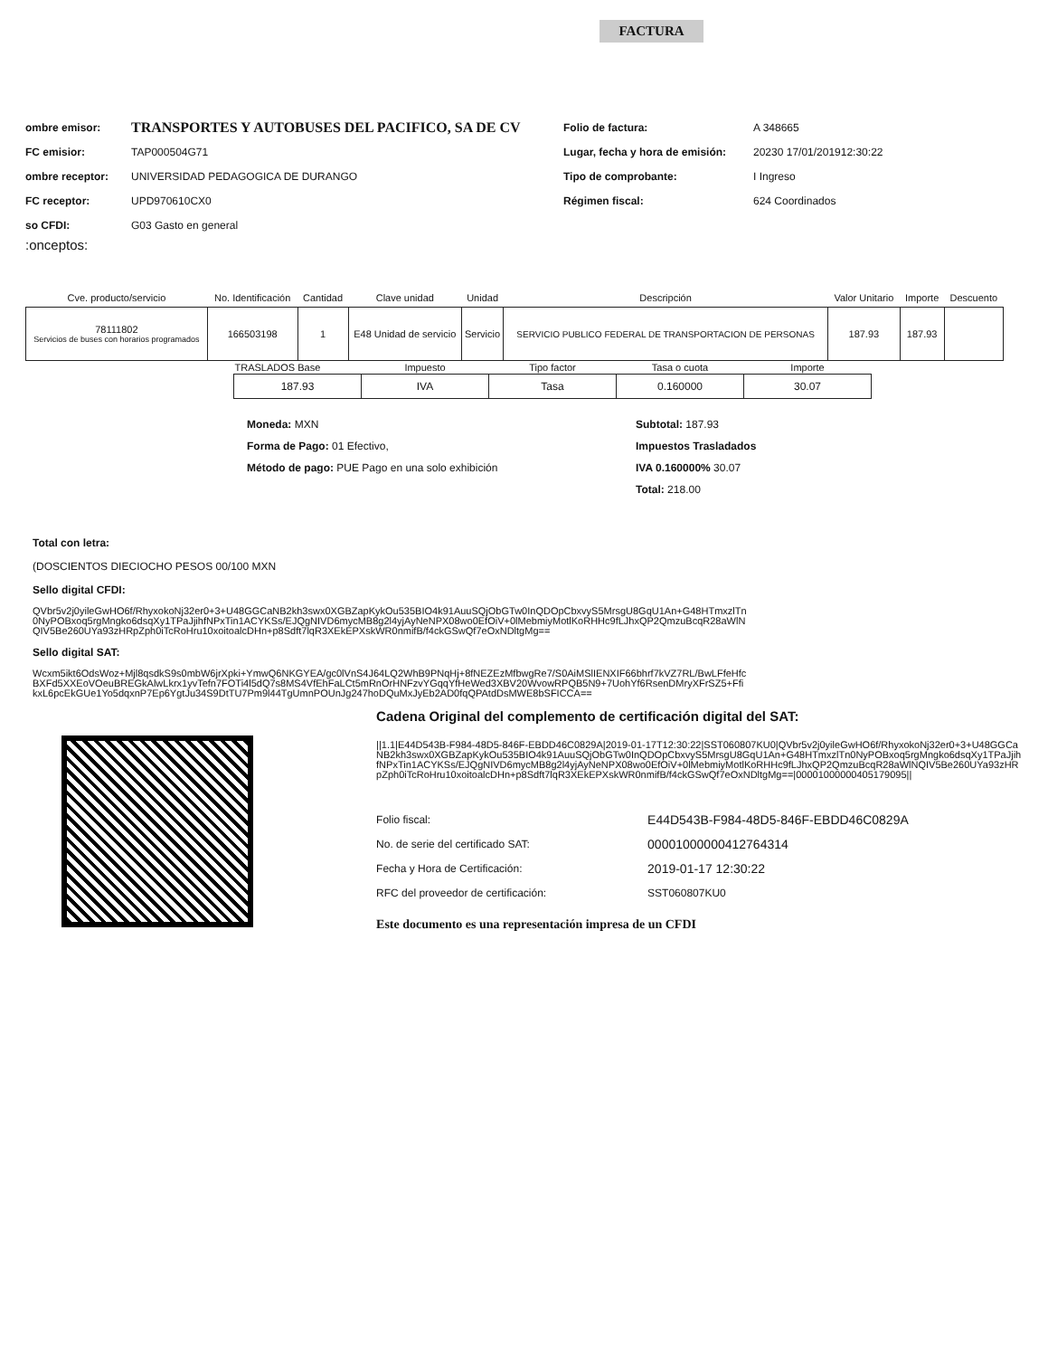FACTURA
ombre emisor: TRANSPORTES Y AUTOBUSES DEL PACIFICO, SA DE CV
FC emisior: TAP000504G71
ombre receptor: UNIVERSIDAD PEDAGOGICA DE DURANGO
FC receptor: UPD970610CX0
so CFDI: G03 Gasto en general
:onceptos:
Folio de factura: A 348665
Lugar, fecha y hora de emisión: 20230 17/01/201912:30:22
Tipo de comprobante: I Ingreso
Régimen fiscal: 624 Coordinados
| Cve. producto/servicio | No. Identificación | Cantidad | Clave unidad | Unidad | Descripción | Valor Unitario | Importe | Descuento |
| --- | --- | --- | --- | --- | --- | --- | --- | --- |
| 78111802 Servicios de buses con horarios programados | 166503198 | 1 | E48 Unidad de servicio | Servicio | SERVICIO PUBLICO FEDERAL DE TRANSPORTACION DE PERSONAS | 187.93 | 187.93 | |
| TRASLADOS Base | Impuesto | Tipo factor | Tasa o cuota | Importe |
| 187.93 | IVA | Tasa | 0.160000 | 30.07 |
Moneda: MXN
Forma de Pago: 01 Efectivo,
Método de pago: PUE Pago en una solo exhibición
Subtotal: 187.93
Impuestos Trasladados
IVA 0.160000% 30.07
Total: 218.00
Total con letra:
(DOSCIENTOS DIECIOCHO PESOS 00/100 MXN
Sello digital CFDI:
QVbr5v2j0yileGwHO6f/RhyxokoNj32er0+3+U48GGCaNB2kh3swx0XGBZapKykOu535BIO4k91AuuSQjObGTw0InQDOpCbxvyS5MrsgU8GqU1An+G48HTmxzlTn0NyPOBxoq5rgMngko6dsqXy1TPaJjihfNPxTin1ACYKSs/EJQgNIVD6mycMB8g2l4yjAyNeNPX08wo0EfOiV+0lMebmiyMotlKoRHHc9fLJhxQP2QmzuBcqR28aWlNQIV5Be260UYa93zHRpZph0iTcRoHru10xoitoalcDHn+p8Sdft7lqR3XEkEPXskWR0nmifB/f4ckGSwQf7eOxNDltgMg==
Sello digital SAT:
Wcxm5ikt6OdsWoz+Mjl8qsdkS9s0mbW6jrXpki+YmwQ6NKGYEA/gc0lVnS4J64LQ2WhB9PNqHj+8fNEZEzMfbwgRe7/S0AiMSlIENXIF66bhrf7kVZ7RL/BwLFfeHfcBXFd5XXEoVOeuBREGkAlwLkrx1yvTefn7FOTi4l5dQ7s8MS4VfEhFaLCt5mRnOrHNFzvYGqqYfHeWed3XBV20WvowRPQB5N9+7UohYf6RsenDMryXFrSZ5+FfikxL6pcEkGUe1Yo5dqxnP7Ep6YgtJu34S9DtTU7Pm9l44TgUmnPOUnJg247hoDQuMxJyEb2AD0fqQPAtdDsMWE8bSFICCA==
Cadena Original del complemento de certificación digital del SAT:
||1.1|E44D543B-F984-48D5-846F-EBDD46C0829A|2019-01-17T12:30:22|SST060807KU0|QVbr5v2j0yileGwHO6f/RhyxokoNj32er0+3+U48GGCaNB2kh3swx0XGBZapKykOu535BIO4k91AuuSQjObGTw0InQDOpCbxvyS5MrsgU8GqU1An+G48HTmxzlTn0NyPOBxoq5rgMngko6dsqXy1TPaJjihfNPxTin1ACYKSs/EJQgNIVD6mycMB8g2l4yjAyNeNPX08wo0EfOiV+0lMebmiyMotlKoRHHc9fLJhxQP2QmzuBcqR28aWlNQIV5Be260UYa93zHRpZph0iTcRoHru10xoitoalcDHn+p8Sdft7lqR3XEkEPXskWR0nmifB/f4ckGSwQf7eOxNDltgMg==|00001000000405179095||
Folio fiscal: E44D543B-F984-48D5-846F-EBDD46C0829A
No. de serie del certificado SAT: 00001000000412764314
Fecha y Hora de Certificación: 2019-01-17 12:30:22
RFC del proveedor de certificación: SST060807KU0
Este documento es una representación impresa de un CFDI